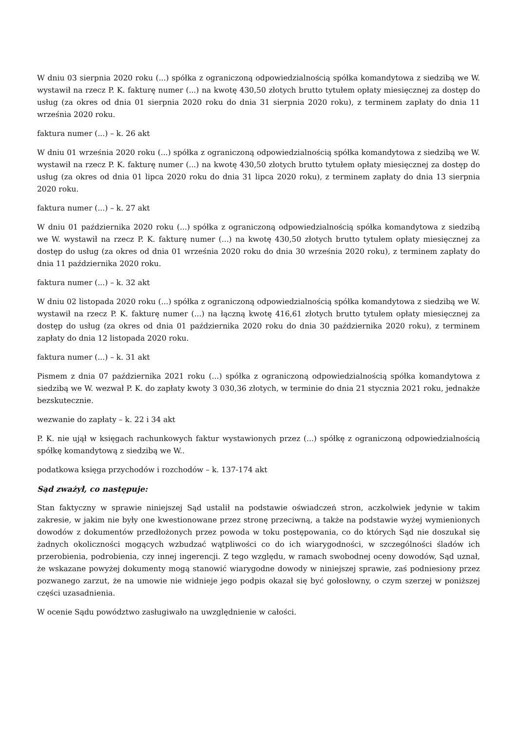W dniu 03 sierpnia 2020 roku (...) spółka z ograniczoną odpowiedzialnością spółka komandytowa z siedzibą we W. wystawił na rzecz P. K. fakturę numer (...) na kwotę 430,50 złotych brutto tytułem opłaty miesięcznej za dostęp do usług (za okres od dnia 01 sierpnia 2020 roku do dnia 31 sierpnia 2020 roku), z terminem zapłaty do dnia 11 września 2020 roku.
faktura numer (...) – k. 26 akt
W dniu 01 września 2020 roku (...) spółka z ograniczoną odpowiedzialnością spółka komandytowa z siedzibą we W. wystawił na rzecz P. K. fakturę numer (...) na kwotę 430,50 złotych brutto tytułem opłaty miesięcznej za dostęp do usług (za okres od dnia 01 lipca 2020 roku do dnia 31 lipca 2020 roku), z terminem zapłaty do dnia 13 sierpnia 2020 roku.
faktura numer (...) – k. 27 akt
W dniu 01 października 2020 roku (...) spółka z ograniczoną odpowiedzialnością spółka komandytowa z siedzibą we W. wystawił na rzecz P. K. fakturę numer (...) na kwotę 430,50 złotych brutto tytułem opłaty miesięcznej za dostęp do usług (za okres od dnia 01 września 2020 roku do dnia 30 września 2020 roku), z terminem zapłaty do dnia 11 października 2020 roku.
faktura numer (...) – k. 32 akt
W dniu 02 listopada 2020 roku (...) spółka z ograniczoną odpowiedzialnością spółka komandytowa z siedzibą we W. wystawił na rzecz P. K. fakturę numer (...) na łączną kwotę 416,61 złotych brutto tytułem opłaty miesięcznej za dostęp do usług (za okres od dnia 01 października 2020 roku do dnia 30 października 2020 roku), z terminem zapłaty do dnia 12 listopada 2020 roku.
faktura numer (...) – k. 31 akt
Pismem z dnia 07 października 2021 roku (...) spółka z ograniczoną odpowiedzialnością spółka komandytowa z siedzibą we W. wezwał P. K. do zapłaty kwoty 3 030,36 złotych, w terminie do dnia 21 stycznia 2021 roku, jednakże bezskutecznie.
wezwanie do zapłaty – k. 22 i 34 akt
P. K. nie ujął w księgach rachunkowych faktur wystawionych przez (...) spółkę z ograniczoną odpowiedzialnością spółkę komandytową z siedzibą we W..
podatkowa księga przychodów i rozchodów – k. 137-174 akt
Sąd zważył, co następuje:
Stan faktyczny w sprawie niniejszej Sąd ustalił na podstawie oświadczeń stron, aczkolwiek jedynie w takim zakresie, w jakim nie były one kwestionowane przez stronę przeciwną, a także na podstawie wyżej wymienionych dowodów z dokumentów przedłożonych przez powoda w toku postępowania, co do których Sąd nie doszukał się żadnych okoliczności mogących wzbudzać wątpliwości co do ich wiarygodności, w szczególności śladów ich przerobienia, podrobienia, czy innej ingerencji. Z tego względu, w ramach swobodnej oceny dowodów, Sąd uznał, że wskazane powyżej dokumenty mogą stanowić wiarygodne dowody w niniejszej sprawie, zaś podniesiony przez pozwanego zarzut, że na umowie nie widnieje jego podpis okazał się być gołosłowny, o czym szerzej w poniższej części uzasadnienia.
W ocenie Sądu powództwo zasługiwało na uwzględnienie w całości.